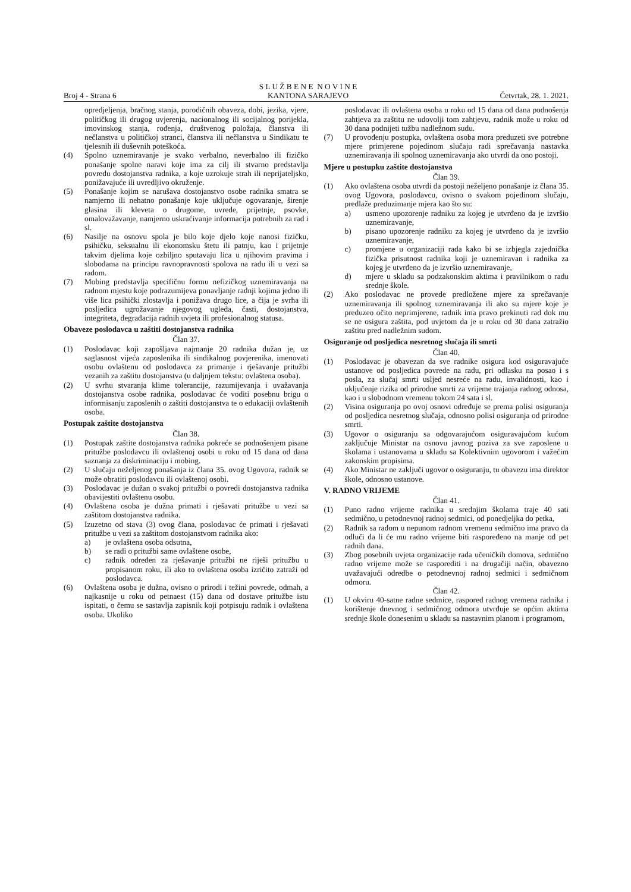Broj 4 - Strana 6
S L U Ž B E N E N O V I N E
KANTONA SARAJEVO
Četvrtak, 28. 1. 2021.
opredjeljenja, bračnog stanja, porodičnih obaveza, dobi, jezika, vjere, političkog ili drugog uvjerenja, nacionalnog ili socijalnog porijekla, imovinskog stanja, rođenja, društvenog položaja, članstva ili nečlanstva u političkoj stranci, članstva ili nečlanstva u Sindikatu te tjelesnih ili duševnih poteškoća.
(4) Spolno uznemiravanje je svako verbalno, neverbalno ili fizičko ponašanje spolne naravi koje ima za cilj ili stvarno predstavlja povredu dostojanstva radnika, a koje uzrokuje strah ili neprijateljsko, ponižavajuće ili uvredljivo okruženje.
(5) Ponašanje kojim se narušava dostojanstvo osobe radnika smatra se namjerno ili nehatno ponašanje koje uključuje ogovaranje, širenje glasina ili kleveta o drugome, uvrede, prijetnje, psovke, omalovažavanje, namjerno uskraćivanje informacija potrebnih za rad i sl.
(6) Nasilje na osnovu spola je bilo koje djelo koje nanosi fizičku, psihičku, seksualnu ili ekonomsku štetu ili patnju, kao i prijetnje takvim djelima koje ozbiljno sputavaju lica u njihovim pravima i slobodama na principu ravnopravnosti spolova na radu ili u vezi sa radom.
(7) Mobing predstavlja specifičnu formu nefizičkog uznemiravanja na radnom mjestu koje podrazumijeva ponavljanje radnji kojima jedno ili više lica psihički zlostavlja i ponižava drugo lice, a čija je svrha ili posljedica ugrožavanje njegovog ugleda, časti, dostojanstva, integriteta, degradacija radnih uvjeta ili profesionalnog statusa.
Obaveze poslodavca u zaštiti dostojanstva radnika
Član 37.
(1) Poslodavac koji zapošljava najmanje 20 radnika dužan je, uz saglasnost vijeća zaposlenika ili sindikalnog povjerenika, imenovati osobu ovlaštenu od poslodavca za primanje i rješavanje pritužbi vezanih za zaštitu dostojanstva (u daljnjem tekstu: ovlaštena osoba).
(2) U svrhu stvaranja klime tolerancije, razumijevanja i uvažavanja dostojanstva osobe radnika, poslodavac će voditi posebnu brigu o informisanju zaposlenih o zaštiti dostojanstva te o edukaciji ovlaštenih osoba.
Postupak zaštite dostojanstva
Član 38.
(1) Postupak zaštite dostojanstva radnika pokreće se podnošenjem pisane pritužbe poslodavcu ili ovlaštenoj osobi u roku od 15 dana od dana saznanja za diskriminaciju i mobing.
(2) U slučaju neželjenog ponašanja iz člana 35. ovog Ugovora, radnik se može obratiti poslodavcu ili ovlaštenoj osobi.
(3) Poslodavac je dužan o svakoj pritužbi o povredi dostojanstva radnika obavijestiti ovlaštenu osobu.
(4) Ovlaštena osoba je dužna primati i rješavati pritužbe u vezi sa zaštitom dostojanstva radnika.
(5) Izuzetno od stava (3) ovog člana, poslodavac će primati i rješavati pritužbe u vezi sa zaštitom dostojanstvom radnika ako:
a) je ovlaštena osoba odsutna,
b) se radi o pritužbi same ovlaštene osobe,
c) radnik određen za rješavanje pritužbi ne riješi pritužbu u propisanom roku, ili ako to ovlaštena osoba izričito zatraži od poslodavca.
(6) Ovlaštena osoba je dužna, ovisno o prirodi i težini povrede, odmah, a najkasnije u roku od petnaest (15) dana od dostave pritužbe istu ispitati, o čemu se sastavlja zapisnik koji potpisuju radnik i ovlaštena osoba. Ukoliko
poslodavac ili ovlaštena osoba u roku od 15 dana od dana podnošenja zahtjeva za zaštitu ne udovolji tom zahtjevu, radnik može u roku od 30 dana podnijeti tužbu nadležnom sudu.
(7) U provođenju postupka, ovlaštena osoba mora preduzeti sve potrebne mjere primjerene pojedinom slučaju radi sprečavanja nastavka uznemiravanja ili spolnog uznemiravanja ako utvrdi da ono postoji.
Mjere u postupku zaštite dostojanstva
Član 39.
(1) Ako ovlaštena osoba utvrdi da postoji neželjeno ponašanje iz člana 35. ovog Ugovora, poslodavcu, ovisno o svakom pojedinom slučaju, predlaže preduzimanje mjera kao što su:
a) usmeno upozorenje radniku za kojeg je utvrđeno da je izvršio uznemiravanje,
b) pisano upozorenje radniku za kojeg je utvrđeno da je izvršio uznemiravanje,
c) promjene u organizaciji rada kako bi se izbjegla zajednička fizička prisutnost radnika koji je uznemiravan i radnika za kojeg je utvrđeno da je izvršio uznemiravanje,
d) mjere u skladu sa podzakonskim aktima i pravilnikom o radu srednje škole.
(2) Ako poslodavac ne provede predložene mjere za sprečavanje uznemiravanja ili spolnog uznemiravanja ili ako su mjere koje je preduzeo očito neprimjerene, radnik ima pravo prekinuti rad dok mu se ne osigura zaštita, pod uvjetom da je u roku od 30 dana zatražio zaštitu pred nadležnim sudom.
Osiguranje od posljedica nesretnog slučaja ili smrti
Član 40.
(1) Poslodavac je obavezan da sve radnike osigura kod osiguravajuće ustanove od posljedica povrede na radu, pri odlasku na posao i s posla, za slučaj smrti usljed nesreće na radu, invalidnosti, kao i uključenje rizika od prirodne smrti za vrijeme trajanja radnog odnosa, kao i u slobodnom vremenu tokom 24 sata i sl.
(2) Visina osiguranja po ovoj osnovi određuje se prema polisi osiguranja od posljedica nesretnog slučaja, odnosno polisi osiguranja od prirodne smrti.
(3) Ugovor o osiguranju sa odgovarajućom osiguravajućom kućom zaključuje Ministar na osnovu javnog poziva za sve zaposlene u školama i ustanovama u skladu sa Kolektivnim ugovorom i važećim zakonskim propisima.
(4) Ako Ministar ne zaključi ugovor o osiguranju, tu obavezu ima direktor škole, odnosno ustanove.
V. RADNO VRIJEME
Član 41.
(1) Puno radno vrijeme radnika u srednjim školama traje 40 sati sedmično, u petodnevnoj radnoj sedmici, od ponedjeljka do petka,
(2) Radnik sa radom u nepunom radnom vremenu sedmično ima pravo da odluči da li će mu radno vrijeme biti raspoređeno na manje od pet radnih dana.
(3) Zbog posebnih uvjeta organizacije rada učeničkih domova, sedmično radno vrijeme može se rasporediti i na drugačiji način, obavezno uvažavajući odredbe o petodnevnoj radnoj sedmici i sedmičnom odmoru.
Član 42.
(1) U okviru 40-satne radne sedmice, raspored radnog vremena radnika i korištenje dnevnog i sedmičnog odmora utvrđuje se općim aktima srednje škole donesenim u skladu sa nastavnim planom i programom,